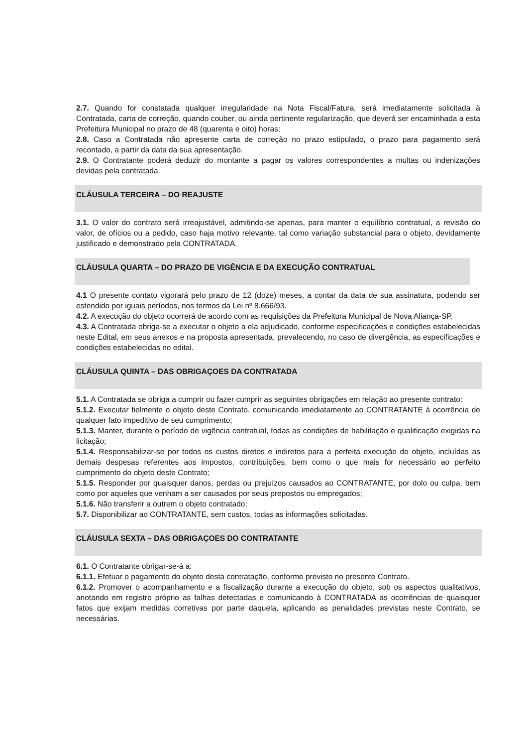2.7. Quando for constatada qualquer irregularidade na Nota Fiscal/Fatura, será imediatamente solicitada à Contratada, carta de correção, quando couber, ou ainda pertinente regularização, que deverá ser encaminhada a esta Prefeitura Municipal no prazo de 48 (quarenta e oito) horas;
2.8. Caso a Contratada não apresente carta de correção no prazo estipulado, o prazo para pagamento será recontado, a partir da data da sua apresentação.
2.9. O Contratante poderá deduzir do montante a pagar os valores correspondentes a multas ou indenizações devidas pela contratada.
CLÁUSULA TERCEIRA – DO REAJUSTE
3.1. O valor do contrato será irreajustável, admitindo-se apenas, para manter o equilíbrio contratual, a revisão do valor, de ofícios ou a pedido, caso haja motivo relevante, tal como variação substancial para o objeto, devidamente justificado e demonstrado pela CONTRATADA.
CLÁUSULA QUARTA – DO PRAZO DE VIGÊNCIA E DA EXECUÇÃO CONTRATUAL
4.1 O presente contato vigorará pelo prazo de 12 (doze) meses, a contar da data de sua assinatura, podendo ser estendido por iguais períodos, nos termos da Lei nº 8.666/93.
4.2. A execução do objeto ocorrerá de acordo com as requisições da Prefeitura Municipal de Nova Aliança-SP.
4.3. A Contratada obriga-se a executar o objeto a ela adjudicado, conforme especificações e condições estabelecidas neste Edital, em seus anexos e na proposta apresentada, prevalecendo, no caso de divergência, as especificações e condições estabelecidas no edital.
CLÁUSULA QUINTA – DAS OBRIGAÇOES DA CONTRATADA
5.1. A Contratada se obriga a cumprir ou fazer cumprir as seguintes obrigações em relação ao presente contrato:
5.1.2. Executar fielmente o objeto deste Contrato, comunicando imediatamente ao CONTRATANTE à ocorrência de qualquer fato impeditivo de seu cumprimento;
5.1.3. Manter, durante o período de vigência contratual, todas as condições de habilitação e qualificação exigidas na licitação;
5.1.4. Responsabilizar-se por todos os custos diretos e indiretos para a perfeita execução do objeto, incluídas as demais despesas referentes aos impostos, contribuições, bem como o que mais for necessário ao perfeito cumprimento do objeto deste Contrato;
5.1.5. Responder por quaisquer danos, perdas ou prejuízos causados ao CONTRATANTE, por dolo ou culpa, bem como por aqueles que venham a ser causados por seus prepostos ou empregados;
5.1.6. Não transferir a outrem o objeto contratado;
5.7. Disponibilizar ao CONTRATANTE, sem custos, todas as informações solicitadas.
CLÁUSULA SEXTA – DAS OBRIGAÇOES DO CONTRATANTE
6.1. O Contratante obrigar-se-á a:
6.1.1. Efetuar o pagamento do objeto desta contratação, conforme previsto no presente Contrato.
6.1.2. Promover o acompanhamento e a fiscalização durante a execução do objeto, sob os aspectos qualitativos, anotando em registro próprio as falhas detectadas e comunicando à CONTRATADA as ocorrências de quaisquer fatos que exijam medidas corretivas por parte daquela, aplicando as penalidades previstas neste Contrato, se necessárias.